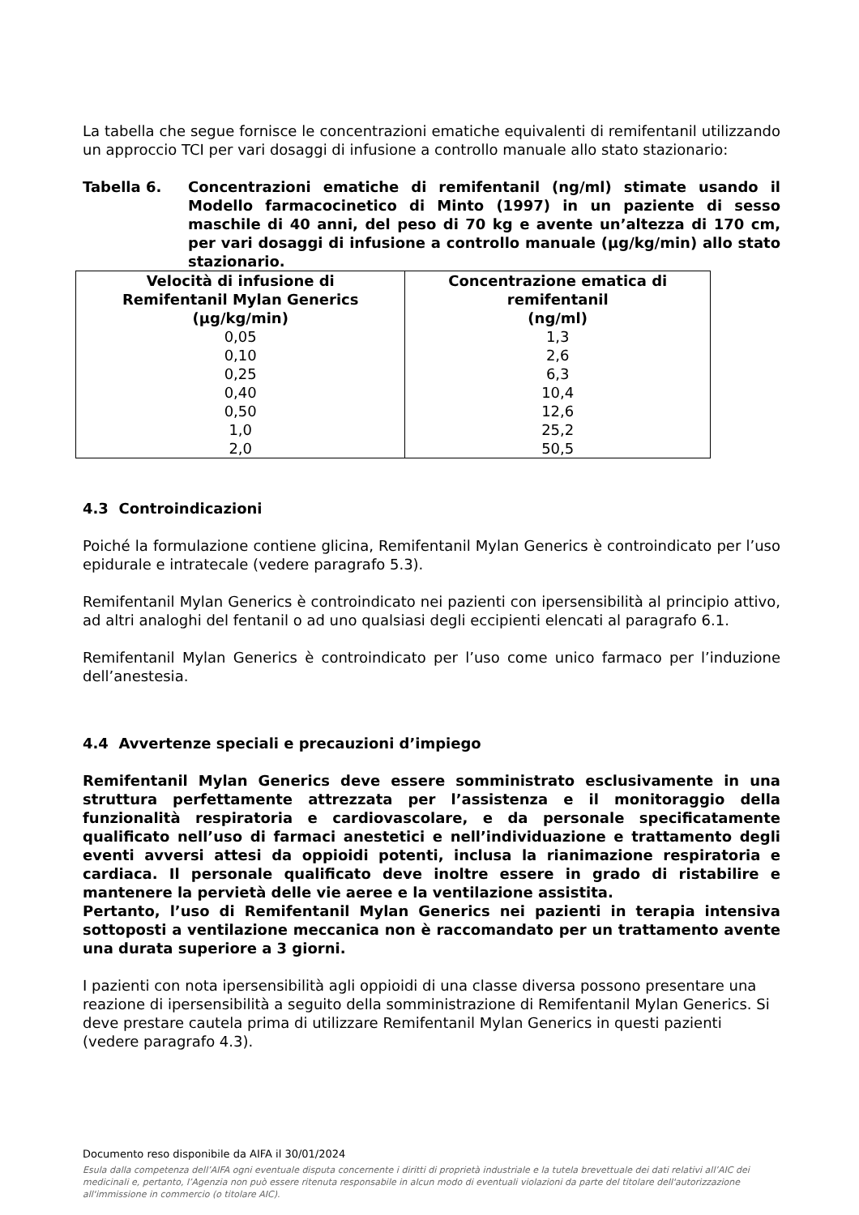La tabella che segue fornisce le concentrazioni ematiche equivalenti di remifentanil utilizzando un approccio TCI per vari dosaggi di infusione a controllo manuale allo stato stazionario:
Tabella 6. Concentrazioni ematiche di remifentanil (ng/ml) stimate usando il Modello farmacocinetico di Minto (1997) in un paziente di sesso maschile di 40 anni, del peso di 70 kg e avente un’altezza di 170 cm, per vari dosaggi di infusione a controllo manuale (µg/kg/min) allo stato stazionario.
| Velocità di infusione di Remifentanil Mylan Generics (µg/kg/min) | Concentrazione ematica di remifentanil (ng/ml) |
| --- | --- |
| 0,05 | 1,3 |
| 0,10 | 2,6 |
| 0,25 | 6,3 |
| 0,40 | 10,4 |
| 0,50 | 12,6 |
| 1,0 | 25,2 |
| 2,0 | 50,5 |
4.3 Controindicazioni
Poiché la formulazione contiene glicina, Remifentanil Mylan Generics è controindicato per l’uso epidurale e intratecale (vedere paragrafo 5.3).
Remifentanil Mylan Generics è controindicato nei pazienti con ipersensibilità al principio attivo, ad altri analoghi del fentanil o ad uno qualsiasi degli eccipienti elencati al paragrafo 6.1.
Remifentanil Mylan Generics è controindicato per l’uso come unico farmaco per l’induzione dell’anestesia.
4.4 Avvertenze speciali e precauzioni d’impiego
Remifentanil Mylan Generics deve essere somministrato esclusivamente in una struttura perfettamente attrezzata per l’assistenza e il monitoraggio della funzionalità respiratoria e cardiovascolare, e da personale specificatamente qualificato nell’uso di farmaci anestetici e nell’individuazione e trattamento degli eventi avversi attesi da oppioidi potenti, inclusa la rianimazione respiratoria e cardiaca. Il personale qualificato deve inoltre essere in grado di ristabilire e mantenere la pervietà delle vie aeree e la ventilazione assistita.
Pertanto, l’uso di Remifentanil Mylan Generics nei pazienti in terapia intensiva sottoposti a ventilazione meccanica non è raccomandato per un trattamento avente una durata superiore a 3 giorni.
I pazienti con nota ipersensibilità agli oppioidi di una classe diversa possono presentare una reazione di ipersensibilità a seguito della somministrazione di Remifentanil Mylan Generics. Si deve prestare cautela prima di utilizzare Remifentanil Mylan Generics in questi pazienti (vedere paragrafo 4.3).
Documento reso disponibile da AIFA il 30/01/2024
Esula dalla competenza dell’AIFA ogni eventuale disputa concernente i diritti di proprietà industriale e la tutela brevettuale dei dati relativi all’AIC dei medicinali e, pertanto, l’Agenzia non può essere ritenuta responsabile in alcun modo di eventuali violazioni da parte del titolare dell'autorizzazione all'immissione in commercio (o titolare AIC).